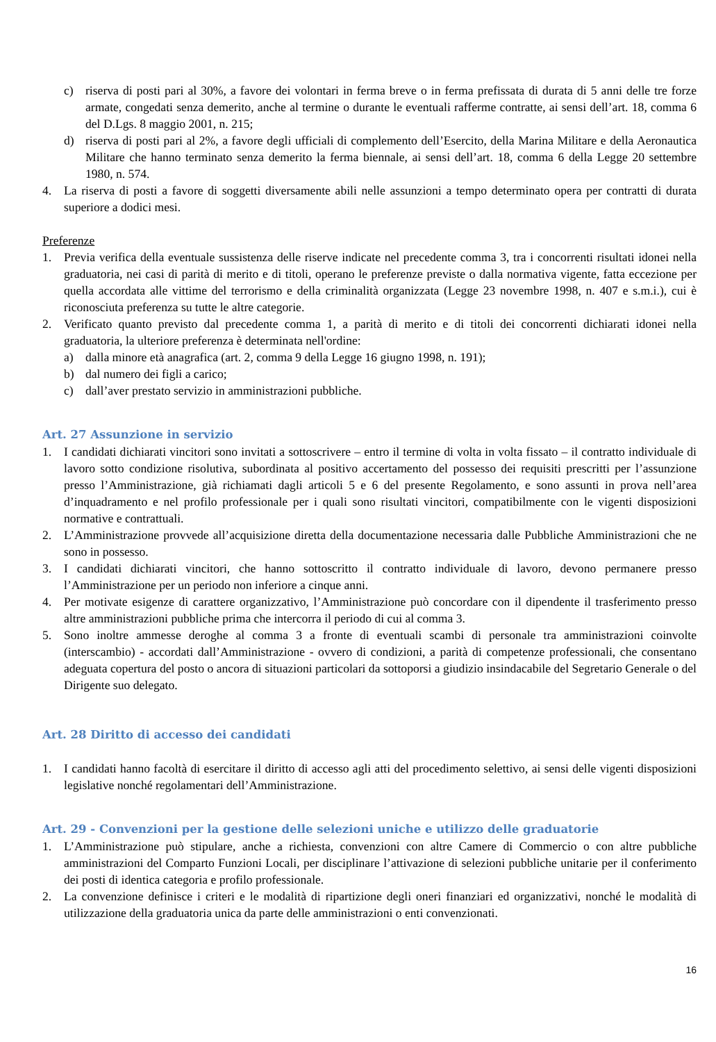c) riserva di posti pari al 30%, a favore dei volontari in ferma breve o in ferma prefissata di durata di 5 anni delle tre forze armate, congedati senza demerito, anche al termine o durante le eventuali rafferme contratte, ai sensi dell’art. 18, comma 6 del D.Lgs. 8 maggio 2001, n. 215;
d) riserva di posti pari al 2%, a favore degli ufficiali di complemento dell’Esercito, della Marina Militare e della Aeronautica Militare che hanno terminato senza demerito la ferma biennale, ai sensi dell’art. 18, comma 6 della Legge 20 settembre 1980, n. 574.
4. La riserva di posti a favore di soggetti diversamente abili nelle assunzioni a tempo determinato opera per contratti di durata superiore a dodici mesi.
Preferenze
1. Previa verifica della eventuale sussistenza delle riserve indicate nel precedente comma 3, tra i concorrenti risultati idonei nella graduatoria, nei casi di parità di merito e di titoli, operano le preferenze previste o dalla normativa vigente, fatta eccezione per quella accordata alle vittime del terrorismo e della criminalità organizzata (Legge 23 novembre 1998, n. 407 e s.m.i.), cui è riconosciuta preferenza su tutte le altre categorie.
2. Verificato quanto previsto dal precedente comma 1, a parità di merito e di titoli dei concorrenti dichiarati idonei nella graduatoria, la ulteriore preferenza è determinata nell'ordine:
a) dalla minore età anagrafica (art. 2, comma 9 della Legge 16 giugno 1998, n. 191);
b) dal numero dei figli a carico;
c) dall’aver prestato servizio in amministrazioni pubbliche.
Art. 27 Assunzione in servizio
1. I candidati dichiarati vincitori sono invitati a sottoscrivere – entro il termine di volta in volta fissato – il contratto individuale di lavoro sotto condizione risolutiva, subordinata al positivo accertamento del possesso dei requisiti prescritti per l’assunzione presso l’Amministrazione, già richiamati dagli articoli 5 e 6 del presente Regolamento, e sono assunti in prova nell’area d’inquadramento e nel profilo professionale per i quali sono risultati vincitori, compatibilmente con le vigenti disposizioni normative e contrattuali.
2. L’Amministrazione provvede all’acquisizione diretta della documentazione necessaria dalle Pubbliche Amministrazioni che ne sono in possesso.
3. I candidati dichiarati vincitori, che hanno sottoscritto il contratto individuale di lavoro, devono permanere presso l’Amministrazione per un periodo non inferiore a cinque anni.
4. Per motivate esigenze di carattere organizzativo, l’Amministrazione può concordare con il dipendente il trasferimento presso altre amministrazioni pubbliche prima che intercorra il periodo di cui al comma 3.
5. Sono inoltre ammesse deroghe al comma 3 a fronte di eventuali scambi di personale tra amministrazioni coinvolte (interscambio) - accordati dall’Amministrazione - ovvero di condizioni, a parità di competenze professionali, che consentano adeguata copertura del posto o ancora di situazioni particolari da sottoporsi a giudizio insindacabile del Segretario Generale o del Dirigente suo delegato.
Art. 28 Diritto di accesso dei candidati
1. I candidati hanno facoltà di esercitare il diritto di accesso agli atti del procedimento selettivo, ai sensi delle vigenti disposizioni legislative nonché regolamentari dell’Amministrazione.
Art. 29 - Convenzioni per la gestione delle selezioni uniche e utilizzo delle graduatorie
1. L’Amministrazione può stipulare, anche a richiesta, convenzioni con altre Camere di Commercio o con altre pubbliche amministrazioni del Comparto Funzioni Locali, per disciplinare l’attivazione di selezioni pubbliche unitarie per il conferimento dei posti di identica categoria e profilo professionale.
2. La convenzione definisce i criteri e le modalità di ripartizione degli oneri finanziari ed organizzativi, nonché le modalità di utilizzazione della graduatoria unica da parte delle amministrazioni o enti convenzionati.
16